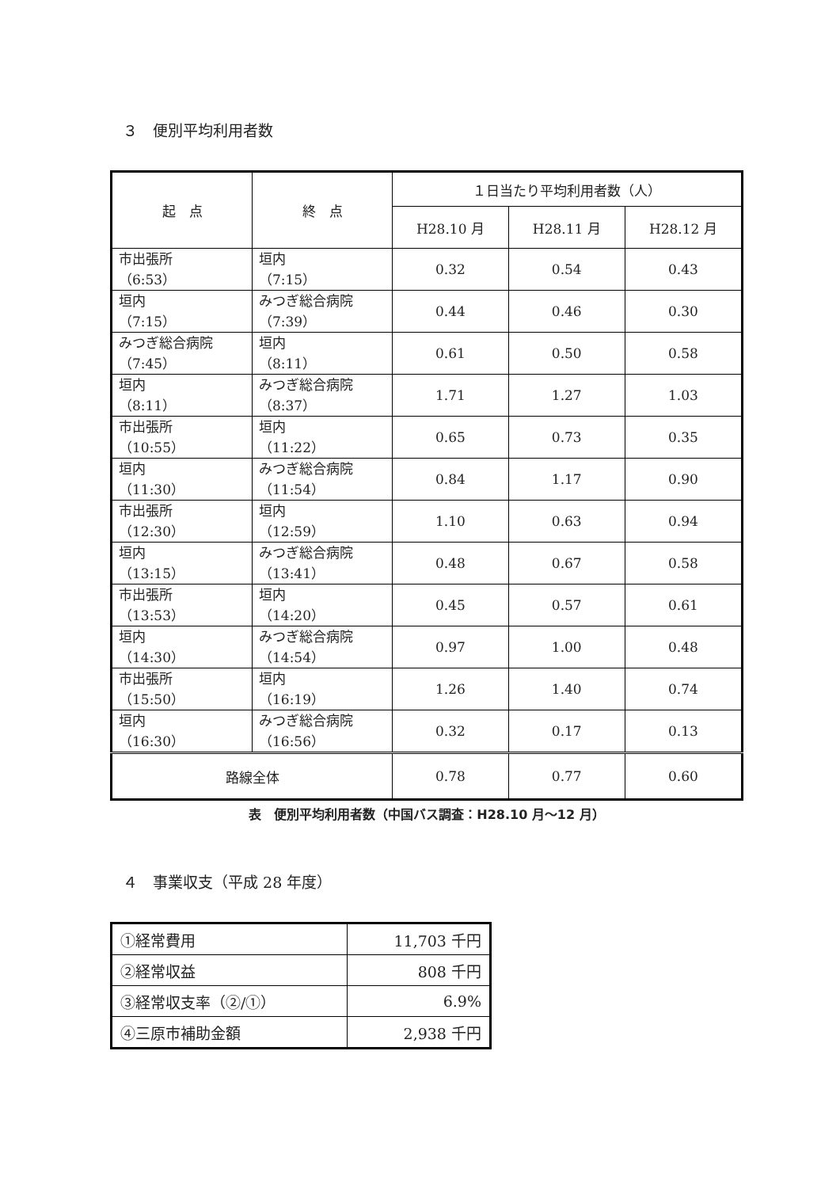３　便別平均利用者数
| 起 点 | 終 点 | １日当たり平均利用者数（人） | | |
| --- | --- | --- | --- | --- |
| | | H28.10 月 | H28.11 月 | H28.12 月 |
| 市出張所 （6:53） | 垣内 （7:15） | 0.32 | 0.54 | 0.43 |
| 垣内 （7:15） | みつぎ総合病院 （7:39） | 0.44 | 0.46 | 0.30 |
| みつぎ総合病院 （7:45） | 垣内 （8:11） | 0.61 | 0.50 | 0.58 |
| 垣内 （8:11） | みつぎ総合病院 （8:37） | 1.71 | 1.27 | 1.03 |
| 市出張所 （10:55） | 垣内 （11:22） | 0.65 | 0.73 | 0.35 |
| 垣内 （11:30） | みつぎ総合病院 （11:54） | 0.84 | 1.17 | 0.90 |
| 市出張所 （12:30） | 垣内 （12:59） | 1.10 | 0.63 | 0.94 |
| 垣内 （13:15） | みつぎ総合病院 （13:41） | 0.48 | 0.67 | 0.58 |
| 市出張所 （13:53） | 垣内 （14:20） | 0.45 | 0.57 | 0.61 |
| 垣内 （14:30） | みつぎ総合病院 （14:54） | 0.97 | 1.00 | 0.48 |
| 市出張所 （15:50） | 垣内 （16:19） | 1.26 | 1.40 | 0.74 |
| 垣内 （16:30） | みつぎ総合病院 （16:56） | 0.32 | 0.17 | 0.13 |
| 路線全体 | | 0.78 | 0.77 | 0.60 |
表　便別平均利用者数（中国バス調査：H28.10 月～12 月）
４　事業収支（平成 28 年度）
| ①経常費用 | 11,703 千円 |
| ②経常収益 | 808 千円 |
| ③経常収支率（②/①） | 6.9% |
| ④三原市補助金額 | 2,938 千円 |